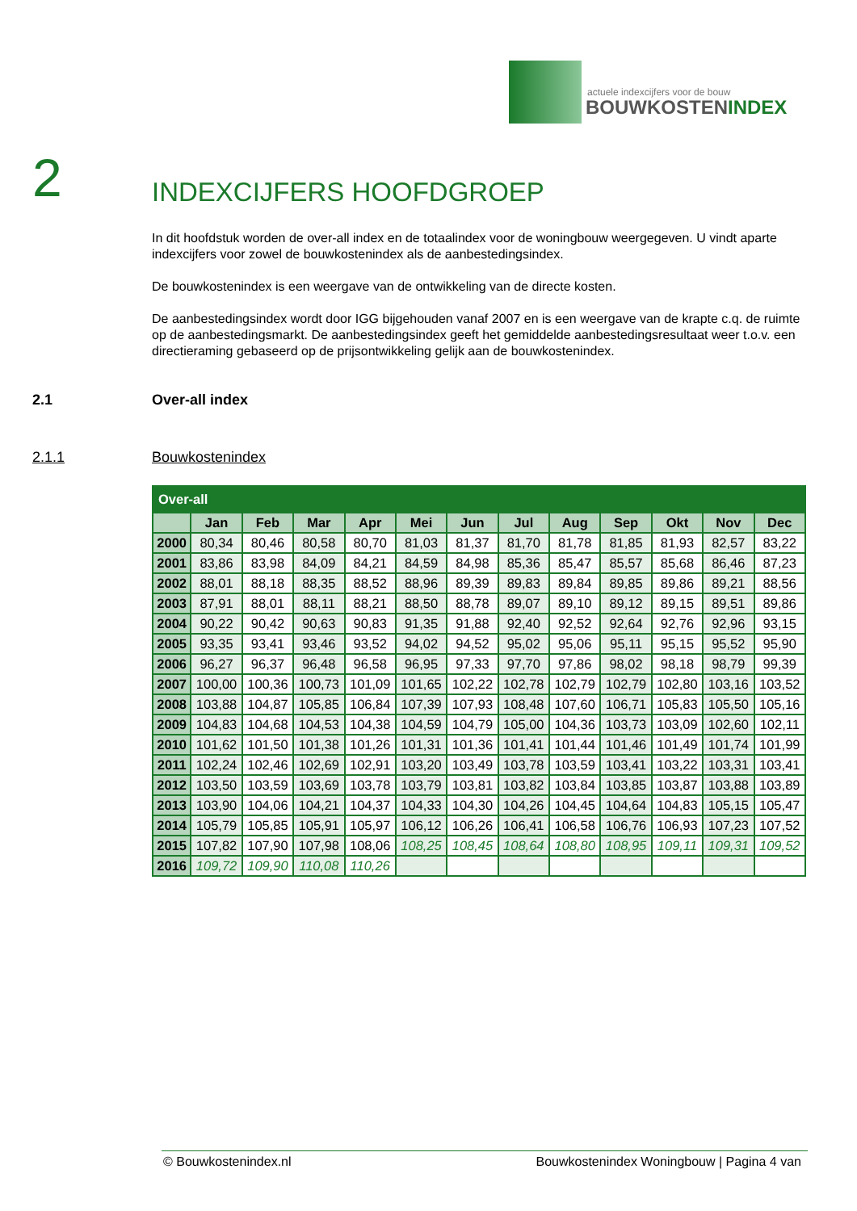actuele indexcijfers voor de bouw
BOUWKOSTENINDEX
2
INDEXCIJFERS HOOFDGROEP
In dit hoofdstuk worden de over-all index en de totaalindex voor de woningbouw weergegeven. U vindt aparte indexcijfers voor zowel de bouwkostenindex als de aanbestedingsindex.
De bouwkostenindex is een weergave van de ontwikkeling van de directe kosten.
De aanbestedingsindex wordt door IGG bijgehouden vanaf 2007 en is een weergave van de krapte c.q. de ruimte op de aanbestedingsmarkt. De aanbestedingsindex geeft het gemiddelde aanbestedingsresultaat weer t.o.v. een directieraming gebaseerd op de prijsontwikkeling gelijk aan de bouwkostenindex.
2.1 Over-all index
2.1.1 Bouwkostenindex
| Over-all | | | | | | | | | | | | |
| | Jan | Feb | Mar | Apr | Mei | Jun | Jul | Aug | Sep | Okt | Nov | Dec |
| 2000 | 80,34 | 80,46 | 80,58 | 80,70 | 81,03 | 81,37 | 81,70 | 81,78 | 81,85 | 81,93 | 82,57 | 83,22 |
| 2001 | 83,86 | 83,98 | 84,09 | 84,21 | 84,59 | 84,98 | 85,36 | 85,47 | 85,57 | 85,68 | 86,46 | 87,23 |
| 2002 | 88,01 | 88,18 | 88,35 | 88,52 | 88,96 | 89,39 | 89,83 | 89,84 | 89,85 | 89,86 | 89,21 | 88,56 |
| 2003 | 87,91 | 88,01 | 88,11 | 88,21 | 88,50 | 88,78 | 89,07 | 89,10 | 89,12 | 89,15 | 89,51 | 89,86 |
| 2004 | 90,22 | 90,42 | 90,63 | 90,83 | 91,35 | 91,88 | 92,40 | 92,52 | 92,64 | 92,76 | 92,96 | 93,15 |
| 2005 | 93,35 | 93,41 | 93,46 | 93,52 | 94,02 | 94,52 | 95,02 | 95,06 | 95,11 | 95,15 | 95,52 | 95,90 |
| 2006 | 96,27 | 96,37 | 96,48 | 96,58 | 96,95 | 97,33 | 97,70 | 97,86 | 98,02 | 98,18 | 98,79 | 99,39 |
| 2007 | 100,00 | 100,36 | 100,73 | 101,09 | 101,65 | 102,22 | 102,78 | 102,79 | 102,79 | 102,80 | 103,16 | 103,52 |
| 2008 | 103,88 | 104,87 | 105,85 | 106,84 | 107,39 | 107,93 | 108,48 | 107,60 | 106,71 | 105,83 | 105,50 | 105,16 |
| 2009 | 104,83 | 104,68 | 104,53 | 104,38 | 104,59 | 104,79 | 105,00 | 104,36 | 103,73 | 103,09 | 102,60 | 102,11 |
| 2010 | 101,62 | 101,50 | 101,38 | 101,26 | 101,31 | 101,36 | 101,41 | 101,44 | 101,46 | 101,49 | 101,74 | 101,99 |
| 2011 | 102,24 | 102,46 | 102,69 | 102,91 | 103,20 | 103,49 | 103,78 | 103,59 | 103,41 | 103,22 | 103,31 | 103,41 |
| 2012 | 103,50 | 103,59 | 103,69 | 103,78 | 103,79 | 103,81 | 103,82 | 103,84 | 103,85 | 103,87 | 103,88 | 103,89 |
| 2013 | 103,90 | 104,06 | 104,21 | 104,37 | 104,33 | 104,30 | 104,26 | 104,45 | 104,64 | 104,83 | 105,15 | 105,47 |
| 2014 | 105,79 | 105,85 | 105,91 | 105,97 | 106,12 | 106,26 | 106,41 | 106,58 | 106,76 | 106,93 | 107,23 | 107,52 |
| 2015 | 107,82 | 107,90 | 107,98 | 108,06 | 108,25 | 108,45 | 108,64 | 108,80 | 108,95 | 109,11 | 109,31 | 109,52 |
| 2016 | 109,72 | 109,90 | 110,08 | 110,26 | | | | | | | | |
© Bouwkostenindex.nl Bouwkostenindex Woningbouw | Pagina 4 van